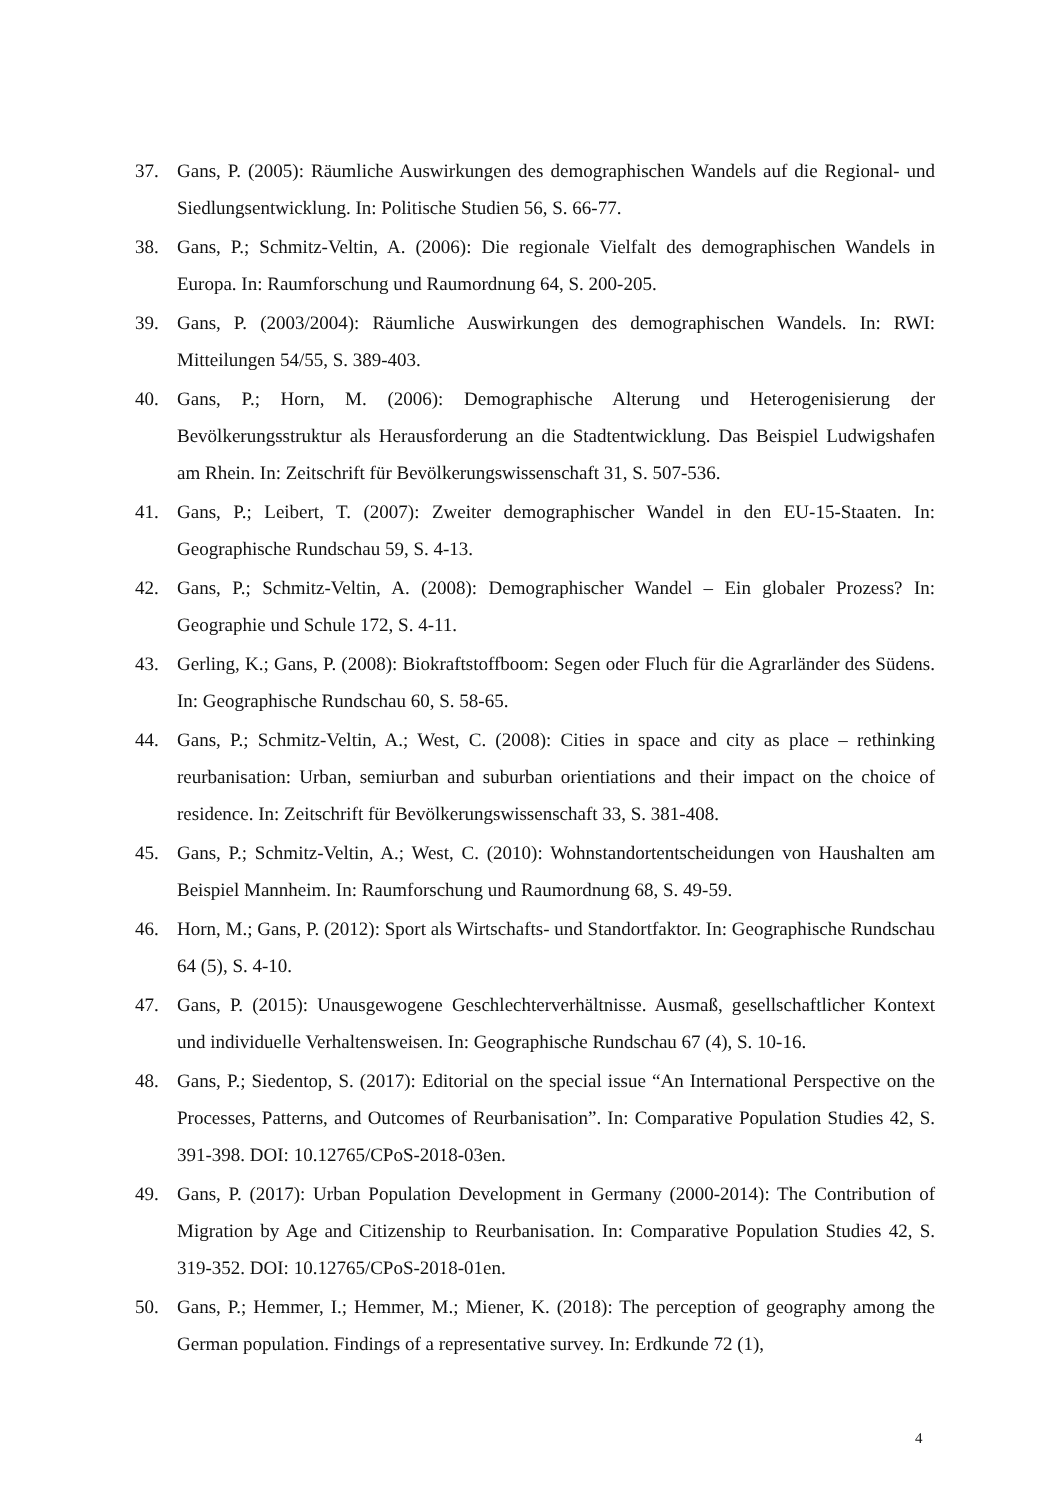37. Gans, P. (2005): Räumliche Auswirkungen des demographischen Wandels auf die Regional- und Siedlungsentwicklung. In: Politische Studien 56, S. 66-77.
38. Gans, P.; Schmitz-Veltin, A. (2006): Die regionale Vielfalt des demographischen Wandels in Europa. In: Raumforschung und Raumordnung 64, S. 200-205.
39. Gans, P. (2003/2004): Räumliche Auswirkungen des demographischen Wandels. In: RWI: Mitteilungen 54/55, S. 389-403.
40. Gans, P.; Horn, M. (2006): Demographische Alterung und Heterogenisierung der Bevölkerungsstruktur als Herausforderung an die Stadtentwicklung. Das Beispiel Ludwigshafen am Rhein. In: Zeitschrift für Bevölkerungswissenschaft 31, S. 507-536.
41. Gans, P.; Leibert, T. (2007): Zweiter demographischer Wandel in den EU-15-Staaten. In: Geographische Rundschau 59, S. 4-13.
42. Gans, P.; Schmitz-Veltin, A. (2008): Demographischer Wandel – Ein globaler Prozess? In: Geographie und Schule 172, S. 4-11.
43. Gerling, K.; Gans, P. (2008): Biokraftstoffboom: Segen oder Fluch für die Agrarländer des Südens. In: Geographische Rundschau 60, S. 58-65.
44. Gans, P.; Schmitz-Veltin, A.; West, C. (2008): Cities in space and city as place – rethinking reurbanisation: Urban, semiurban and suburban orientiations and their impact on the choice of residence. In: Zeitschrift für Bevölkerungswissenschaft 33, S. 381-408.
45. Gans, P.; Schmitz-Veltin, A.; West, C. (2010): Wohnstandortentscheidungen von Haushalten am Beispiel Mannheim. In: Raumforschung und Raumordnung 68, S. 49-59.
46. Horn, M.; Gans, P. (2012): Sport als Wirtschafts- und Standortfaktor. In: Geographische Rundschau 64 (5), S. 4-10.
47. Gans, P. (2015): Unausgewogene Geschlechterverhältnisse. Ausmaß, gesellschaftlicher Kontext und individuelle Verhaltensweisen. In: Geographische Rundschau 67 (4), S. 10-16.
48. Gans, P.; Siedentop, S. (2017): Editorial on the special issue “An International Perspective on the Processes, Patterns, and Outcomes of Reurbanisation”. In: Comparative Population Studies 42, S. 391-398. DOI: 10.12765/CPoS-2018-03en.
49. Gans, P. (2017): Urban Population Development in Germany (2000-2014): The Contribution of Migration by Age and Citizenship to Reurbanisation. In: Comparative Population Studies 42, S. 319-352. DOI: 10.12765/CPoS-2018-01en.
50. Gans, P.; Hemmer, I.; Hemmer, M.; Miener, K. (2018): The perception of geography among the German population. Findings of a representative survey. In: Erdkunde 72 (1),
4